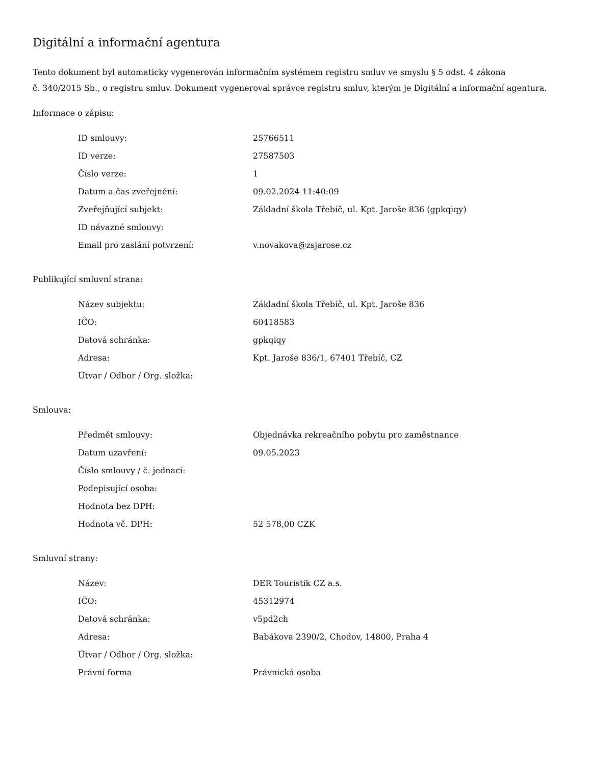Digitální a informační agentura
Tento dokument byl automaticky vygenerován informačním systémem registru smluv ve smyslu § 5 odst. 4 zákona
č. 340/2015 Sb., o registru smluv. Dokument vygeneroval správce registru smluv, kterým je Digitální a informační agentura.
Informace o zápisu:
| ID smlouvy: | 25766511 |
| ID verze: | 27587503 |
| Číslo verze: | 1 |
| Datum a čas zveřejnění: | 09.02.2024 11:40:09 |
| Zveřejňující subjekt: | Základní škola Třebíč, ul. Kpt. Jaroše 836 (gpkqiqy) |
| ID návazné smlouvy: | |
| Email pro zaslání potvrzení: | v.novakova@zsjarose.cz |
Publikující smluvní strana:
| Název subjektu: | Základní škola Třebíč, ul. Kpt. Jaroše 836 |
| IČO: | 60418583 |
| Datová schránka: | gpkqiqy |
| Adresa: | Kpt. Jaroše 836/1, 67401 Třebíč, CZ |
| Útvar / Odbor / Org. složka: | |
Smlouva:
| Předmět smlouvy: | Objednávka rekreačního pobytu pro zaměstnance |
| Datum uzavření: | 09.05.2023 |
| Číslo smlouvy / č. jednací: | |
| Podepisující osoba: | |
| Hodnota bez DPH: | |
| Hodnota vč. DPH: | 52 578,00 CZK |
Smluvní strany:
| Název: | DER Touristik CZ a.s. |
| IČO: | 45312974 |
| Datová schránka: | v5pd2ch |
| Adresa: | Babákova 2390/2, Chodov, 14800, Praha 4 |
| Útvar / Odbor / Org. složka: | |
| Právní forma | Právnická osoba |